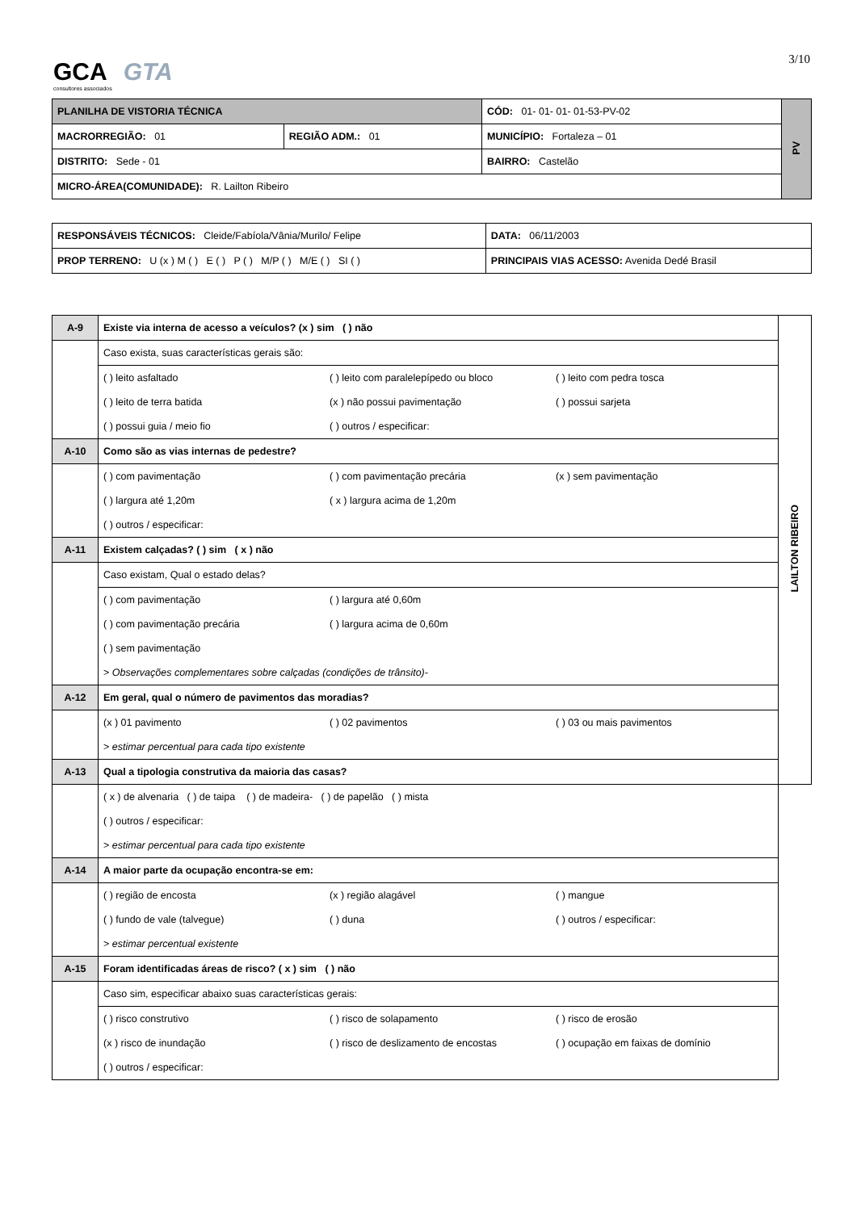3/10 GCA GTA
consultores associados
| PLANILHA DE VISTORIA TÉCNICA | | CÓD: 01- 01- 01- 01-53-PV-02 | PV |
| MACRORREGIÃO: 01 | REGIÃO ADM.: 01 | MUNICÍPIO: Fortaleza – 01 | |
| DISTRITO: Sede - 01 | | BAIRRO: Castelão | |
| MICRO-ÁREA(COMUNIDADE): R. Lailton Ribeiro | | | |
| RESPONSÁVEIS TÉCNICOS: Cleide/Fabíola/Vânia/Murilo/ Felipe | | DATA: 06/11/2003 |
| PROP TERRENO: U (x ) M ( ) E ( ) P ( ) M/P ( ) M/E ( ) SI ( ) | PRINCIPAIS VIAS ACESSO: Avenida Dedé Brasil | |
| A-9 | Existe via interna de acesso a veículos? (x ) sim ( ) não | LAILTON RIBEIRO |
| | Caso exista, suas características gerais são: | |
| | ( ) leito asfaltado ( ) leito com paralelepípedo ou bloco ( ) leito com pedra tosca | |
| | ( ) leito de terra batida (x ) não possui pavimentação ( ) possui sarjeta | |
| | ( ) possui guia / meio fio ( ) outros / especificar: | |
| A-10 | Como são as vias internas de pedestre? | |
| | ( ) com pavimentação ( ) com pavimentação precária (x ) sem pavimentação | |
| | ( ) largura até 1,20m ( x ) largura acima de 1,20m | |
| | ( ) outros / especificar: | |
| A-11 | Existem calçadas? ( ) sim ( x ) não | |
| | Caso existam, Qual o estado delas? | |
| | ( ) com pavimentação ( ) largura até 0,60m | |
| | ( ) com pavimentação precária ( ) largura acima de 0,60m | |
| | ( ) sem pavimentação | |
| | > Observações complementares sobre calçadas (condições de trânsito)- | |
| A-12 | Em geral, qual o número de pavimentos das moradias? | |
| | (x ) 01 pavimento ( ) 02 pavimentos ( ) 03 ou mais pavimentos | |
| | > estimar percentual para cada tipo existente | |
| A-13 | Qual a tipologia construtiva da maioria das casas? | |
| | ( x ) de alvenaria ( ) de taipa ( ) de madeira- ( ) de papelão ( ) mista | |
| | ( ) outros / especificar: | |
| | > estimar percentual para cada tipo existente | |
| A-14 | A maior parte da ocupação encontra-se em: | |
| | ( ) região de encosta (x ) região alagável ( ) mangue | |
| | ( ) fundo de vale (talvegue) ( ) duna ( ) outros / especificar: | |
| | > estimar percentual existente | |
| A-15 | Foram identificadas áreas de risco? ( x ) sim ( ) não | |
| | Caso sim, especificar abaixo suas características gerais: | |
| | ( ) risco construtivo ( ) risco de solapamento ( ) risco de erosão | |
| | (x ) risco de inundação ( ) risco de deslizamento de encostas ( ) ocupação em faixas de domínio | |
| | ( ) outros / especificar: | |